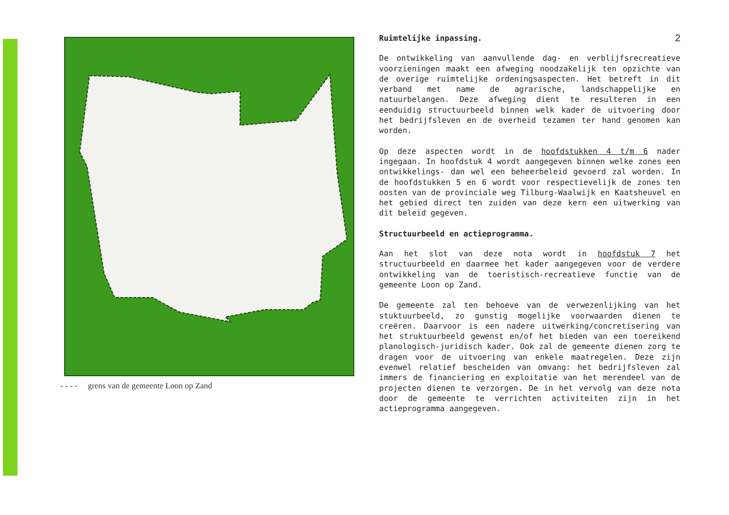- - - - grens van de gemeente Loon op Zand
Ruimtelijke inpassing. 2
De ontwikkeling van aanvullende dag- en verblijfsrecreatieve voorzieningen maakt een afweging noodzakelijk ten opzichte van de overige ruimtelijke ordeningsaspecten. Het betreft in dit verband met name de agrarische, landschappelijke en natuurbelangen. Deze afweging dient te resulteren in een eenduidig structuurbeeld binnen welk kader de uitvoering door het bedrijfsleven en de overheid tezamen ter hand genomen kan worden.
Op deze aspecten wordt in de hoofdstukken 4 t/m 6 nader ingegaan. In hoofdstuk 4 wordt aangegeven binnen welke zones een ontwikkelings- dan wel een beheerbeleid gevoerd zal worden. In de hoofdstukken 5 en 6 wordt voor respectievelijk de zones ten oosten van de provinciale weg Tilburg-Waalwijk en Kaatsheuvel en het gebied direct ten zuiden van deze kern een uitwerking van dit beleid gegeven.
Structuurbeeld en actieprogramma.
Aan het slot van deze nota wordt in hoofdstuk 7 het structuurbeeld en daarmee het kader aangegeven voor de verdere ontwikkeling van de toeristisch-recreatieve functie van de gemeente Loon op Zand.
De gemeente zal ten behoeve van de verwezenlijking van het stuktuurbeeld, zo gunstig mogelijke voorwaarden dienen te creëren. Daarvoor is een nadere uitwerking/concretisering van het struktuurbeeld gewenst en/of het bieden van een toereikend planologisch-juridisch kader. Ook zal de gemeente dienen zorg te dragen voor de uitvoering van enkele maatregelen. Deze zijn evenwel relatief bescheiden van omvang: het bedrijfsleven zal immers de financiering en exploitatie van het merendeel van de projecten dienen te verzorgen. De in het vervolg van deze nota door de gemeente te verrichten activiteiten zijn in het actieprogramma aangegeven.